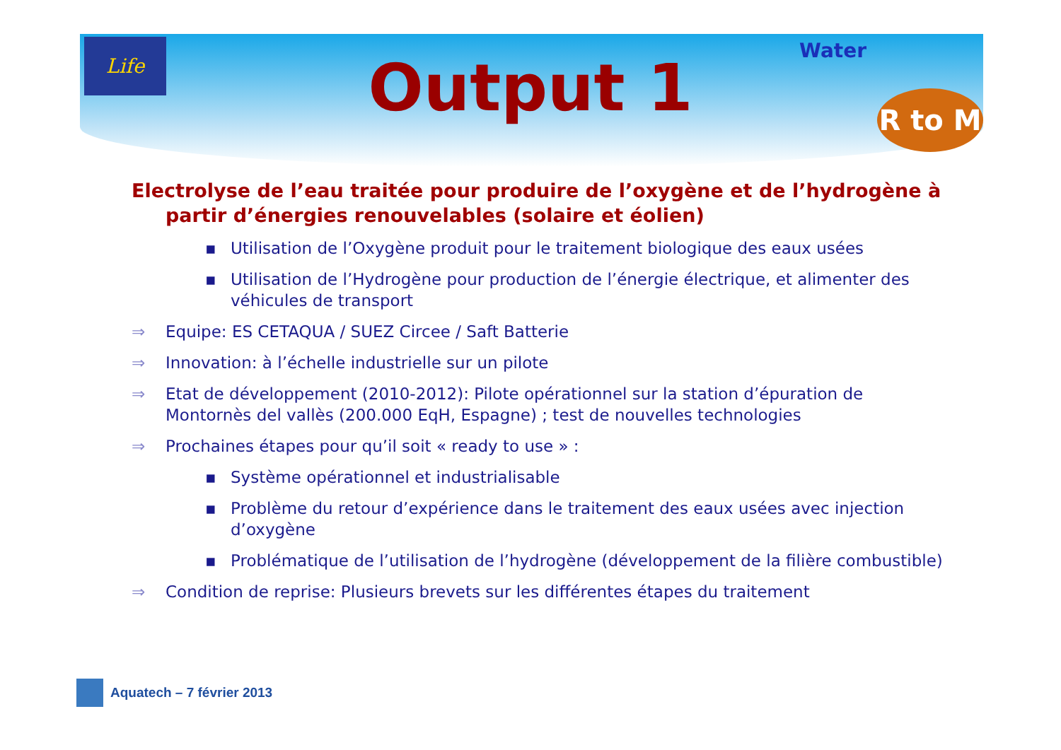Life
Water
R to M
Output 1
Electrolyse de l’eau traitée pour produire de l’oxygène et de l’hydrogène à partir d’énergies renouvelables (solaire et éolien)
▪ Utilisation de l’Oxygène produit pour le traitement biologique des eaux usées
▪ Utilisation de l’Hydrogène pour production de l’énergie électrique, et alimenter des véhicules de transport
⇒ Equipe: ES CETAQUA / SUEZ Circee / Saft Batterie
⇒ Innovation: à l’échelle industrielle sur un pilote
⇒ Etat de développement (2010-2012): Pilote opérationnel sur la station d’épuration de Montornès del vallès (200.000 EqH, Espagne) ; test de nouvelles technologies
⇒ Prochaines étapes pour qu’il soit « ready to use » :
▪ Système opérationnel et industrialisable
▪ Problème du retour d’expérience dans le traitement des eaux usées avec injection d’oxygène
▪ Problématique de l’utilisation de l’hydrogène (développement de la filière combustible)
⇒ Condition de reprise: Plusieurs brevets sur les différentes étapes du traitement
Aquatech – 7 février 2013